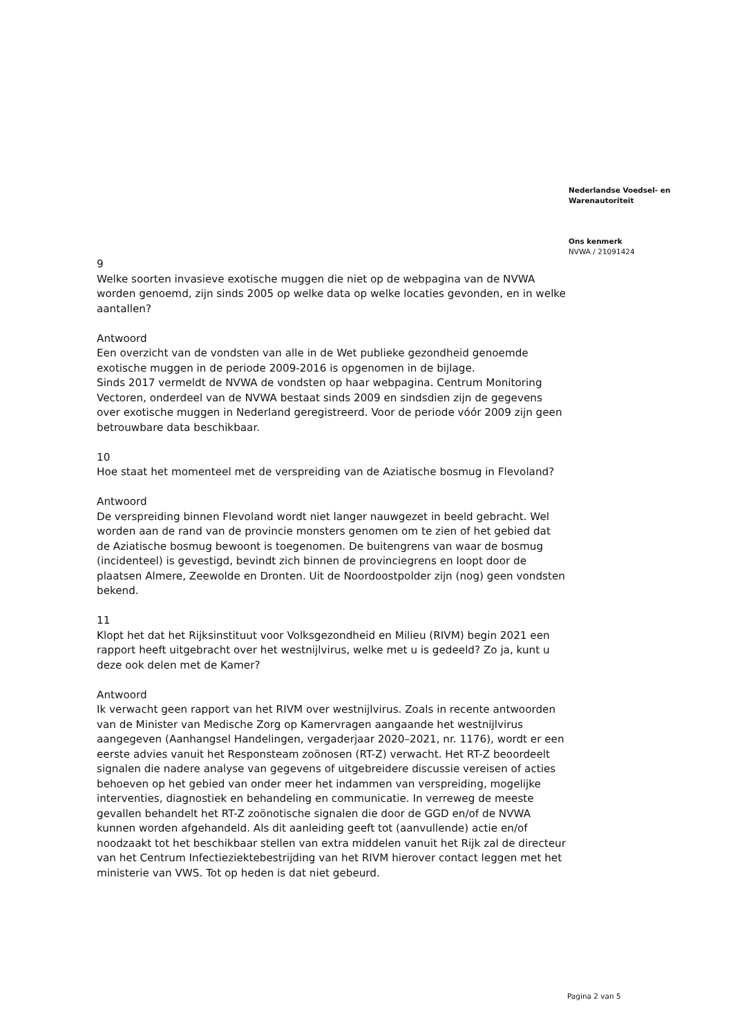Nederlandse Voedsel- en
Warenautoriteit
Ons kenmerk
NVWA / 21091424
9
Welke soorten invasieve exotische muggen die niet op de webpagina van de NVWA worden genoemd, zijn sinds 2005 op welke data op welke locaties gevonden, en in welke aantallen?
Antwoord
Een overzicht van de vondsten van alle in de Wet publieke gezondheid genoemde exotische muggen in de periode 2009-2016 is opgenomen in de bijlage.
Sinds 2017 vermeldt de NVWA de vondsten op haar webpagina. Centrum Monitoring Vectoren, onderdeel van de NVWA bestaat sinds 2009 en sindsdien zijn de gegevens over exotische muggen in Nederland geregistreerd. Voor de periode vóór 2009 zijn geen betrouwbare data beschikbaar.
10
Hoe staat het momenteel met de verspreiding van de Aziatische bosmug in Flevoland?
Antwoord
De verspreiding binnen Flevoland wordt niet langer nauwgezet in beeld gebracht. Wel worden aan de rand van de provincie monsters genomen om te zien of het gebied dat de Aziatische bosmug bewoont is toegenomen. De buitengrens van waar de bosmug (incidenteel) is gevestigd, bevindt zich binnen de provinciegrens en loopt door de plaatsen Almere, Zeewolde en Dronten. Uit de Noordoostpolder zijn (nog) geen vondsten bekend.
11
Klopt het dat het Rijksinstituut voor Volksgezondheid en Milieu (RIVM) begin 2021 een rapport heeft uitgebracht over het westnijlvirus, welke met u is gedeeld? Zo ja, kunt u deze ook delen met de Kamer?
Antwoord
Ik verwacht geen rapport van het RIVM over westnijlvirus. Zoals in recente antwoorden van de Minister van Medische Zorg op Kamervragen aangaande het westnijlvirus aangegeven (Aanhangsel Handelingen, vergaderjaar 2020–2021, nr. 1176), wordt er een eerste advies vanuit het Responsteam zoönosen (RT-Z) verwacht. Het RT-Z beoordeelt signalen die nadere analyse van gegevens of uitgebreidere discussie vereisen of acties behoeven op het gebied van onder meer het indammen van verspreiding, mogelijke interventies, diagnostiek en behandeling en communicatie. In verreweg de meeste gevallen behandelt het RT-Z zoönotische signalen die door de GGD en/of de NVWA kunnen worden afgehandeld. Als dit aanleiding geeft tot (aanvullende) actie en/of noodzaakt tot het beschikbaar stellen van extra middelen vanuit het Rijk zal de directeur van het Centrum Infectieziektebestrijding van het RIVM hierover contact leggen met het ministerie van VWS. Tot op heden is dat niet gebeurd.
Pagina 2 van 5